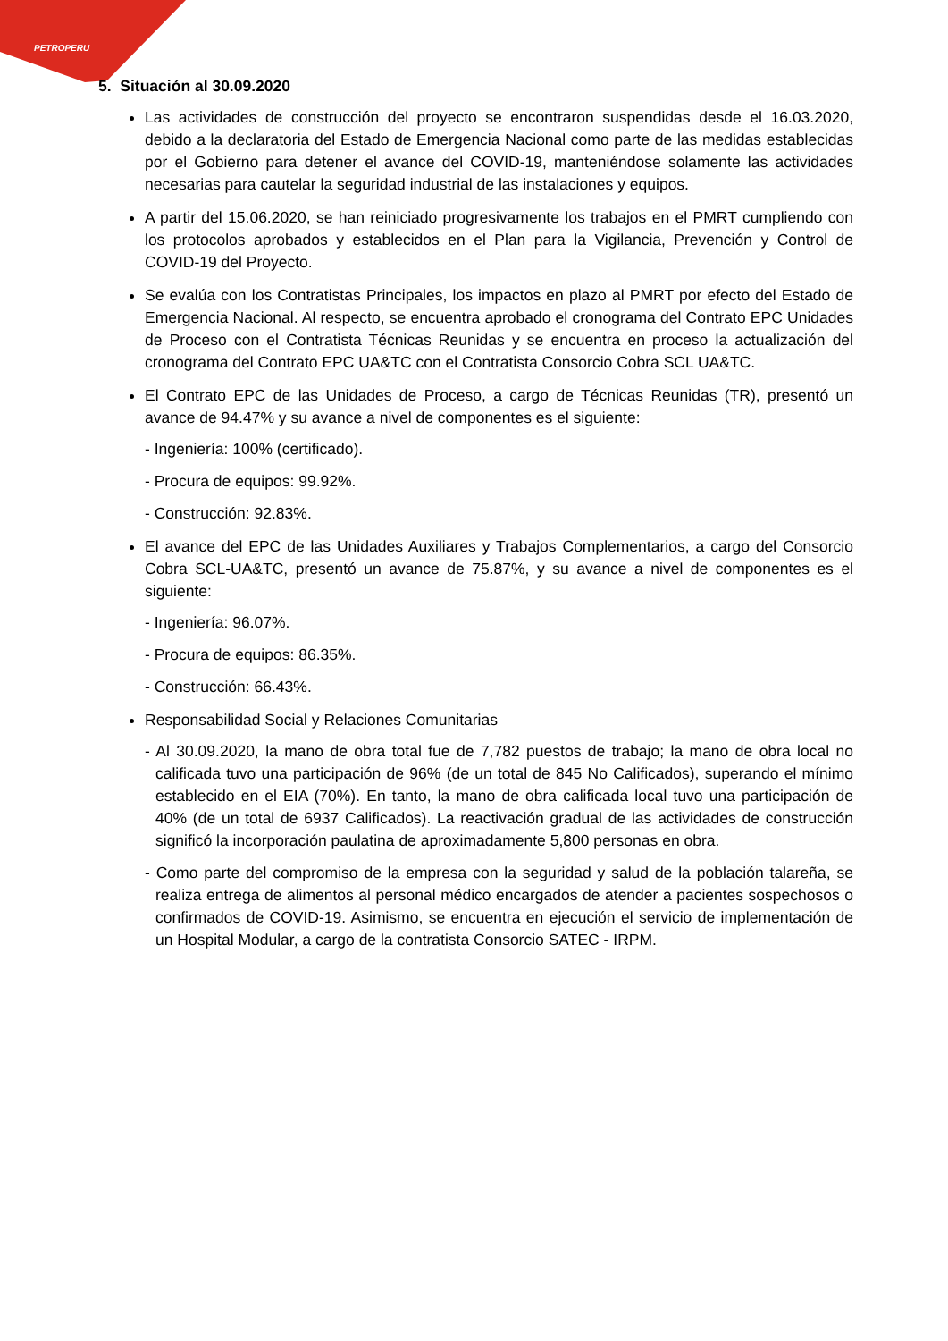PETROPERU
5. Situación al 30.09.2020
Las actividades de construcción del proyecto se encontraron suspendidas desde el 16.03.2020, debido a la declaratoria del Estado de Emergencia Nacional como parte de las medidas establecidas por el Gobierno para detener el avance del COVID-19, manteniéndose solamente las actividades necesarias para cautelar la seguridad industrial de las instalaciones y equipos.
A partir del 15.06.2020, se han reiniciado progresivamente los trabajos en el PMRT cumpliendo con los protocolos aprobados y establecidos en el Plan para la Vigilancia, Prevención y Control de COVID-19 del Proyecto.
Se evalúa con los Contratistas Principales, los impactos en plazo al PMRT por efecto del Estado de Emergencia Nacional. Al respecto, se encuentra aprobado el cronograma del Contrato EPC Unidades de Proceso con el Contratista Técnicas Reunidas y se encuentra en proceso la actualización del cronograma del Contrato EPC UA&TC con el Contratista Consorcio Cobra SCL UA&TC.
El Contrato EPC de las Unidades de Proceso, a cargo de Técnicas Reunidas (TR), presentó un avance de 94.47% y su avance a nivel de componentes es el siguiente:
- Ingeniería: 100% (certificado).
- Procura de equipos: 99.92%.
- Construcción: 92.83%.
El avance del EPC de las Unidades Auxiliares y Trabajos Complementarios, a cargo del Consorcio Cobra SCL-UA&TC, presentó un avance de 75.87%, y su avance a nivel de componentes es el siguiente:
- Ingeniería: 96.07%.
- Procura de equipos: 86.35%.
- Construcción: 66.43%.
Responsabilidad Social y Relaciones Comunitarias
- Al 30.09.2020, la mano de obra total fue de 7,782 puestos de trabajo; la mano de obra local no calificada tuvo una participación de 96% (de un total de 845 No Calificados), superando el mínimo establecido en el EIA (70%). En tanto, la mano de obra calificada local tuvo una participación de 40% (de un total de 6937 Calificados). La reactivación gradual de las actividades de construcción significó la incorporación paulatina de aproximadamente 5,800 personas en obra.
- Como parte del compromiso de la empresa con la seguridad y salud de la población talareña, se realiza entrega de alimentos al personal médico encargados de atender a pacientes sospechosos o confirmados de COVID-19. Asimismo, se encuentra en ejecución el servicio de implementación de un Hospital Modular, a cargo de la contratista Consorcio SATEC - IRPM.